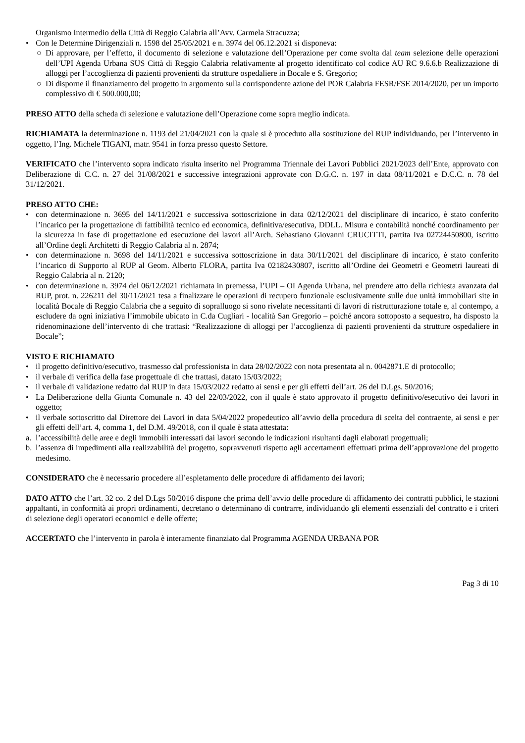Organismo Intermedio della Città di Reggio Calabria all’Avv. Carmela Stracuzza;
• Con le Determine Dirigenziali n. 1598 del 25/05/2021 e n. 3974 del 06.12.2021 si disponeva:
○ Di approvare, per l’effetto, il documento di selezione e valutazione dell’Operazione per come svolta dal team selezione delle operazioni dell’UPI Agenda Urbana SUS Città di Reggio Calabria relativamente al progetto identificato col codice AU RC 9.6.6.b Realizzazione di alloggi per l’accoglienza di pazienti provenienti da strutture ospedaliere in Bocale e S. Gregorio;
○ Di disporne il finanziamento del progetto in argomento sulla corrispondente azione del POR Calabria FESR/FSE 2014/2020, per un importo complessivo di € 500.000,00;
PRESO ATTO della scheda di selezione e valutazione dell’Operazione come sopra meglio indicata.
RICHIAMATA la determinazione n. 1193 del 21/04/2021 con la quale si è proceduto alla sostituzione del RUP individuando, per l’intervento in oggetto, l’Ing. Michele TIGANI, matr. 9541 in forza presso questo Settore.
VERIFICATO che l’intervento sopra indicato risulta inserito nel Programma Triennale dei Lavori Pubblici 2021/2023 dell’Ente, approvato con Deliberazione di C.C. n. 27 del 31/08/2021 e successive integrazioni approvate con D.G.C. n. 197 in data 08/11/2021 e D.C.C. n. 78 del 31/12/2021.
PRESO ATTO CHE:
• con determinazione n. 3695 del 14/11/2021 e successiva sottoscrizione in data 02/12/2021 del disciplinare di incarico, è stato conferito l’incarico per la progettazione di fattibilità tecnico ed economica, definitiva/esecutiva, DDLL. Misura e contabilità nonché coordinamento per la sicurezza in fase di progettazione ed esecuzione dei lavori all’Arch. Sebastiano Giovanni CRUCITTI, partita Iva 02724450800, iscritto all’Ordine degli Architetti di Reggio Calabria al n. 2874;
• con determinazione n. 3698 del 14/11/2021 e successiva sottoscrizione in data 30/11/2021 del disciplinare di incarico, è stato conferito l’incarico di Supporto al RUP al Geom. Alberto FLORA, partita Iva 02182430807, iscritto all’Ordine dei Geometri e Geometri laureati di Reggio Calabria al n. 2120;
• con determinazione n. 3974 del 06/12/2021 richiamata in premessa, l’UPI – OI Agenda Urbana, nel prendere atto della richiesta avanzata dal RUP, prot. n. 226211 del 30/11/2021 tesa a finalizzare le operazioni di recupero funzionale esclusivamente sulle due unità immobiliari site in località Bocale di Reggio Calabria che a seguito di sopralluogo si sono rivelate necessitanti di lavori di ristrutturazione totale e, al contempo, a escludere da ogni iniziativa l’immobile ubicato in C.da Cugliari - località San Gregorio – poiché ancora sottoposto a sequestro, ha disposto la ridenominazione dell’intervento di che trattasi: “Realizzazione di alloggi per l’accoglienza di pazienti provenienti da strutture ospedaliere in Bocale”;
VISTO E RICHIAMATO
• il progetto definitivo/esecutivo, trasmesso dal professionista in data 28/02/2022 con nota presentata al n. 0042871.E di protocollo;
• il verbale di verifica della fase progettuale di che trattasi, datato 15/03/2022;
• il verbale di validazione redatto dal RUP in data 15/03/2022 redatto ai sensi e per gli effetti dell’art. 26 del D.Lgs. 50/2016;
• La Deliberazione della Giunta Comunale n. 43 del 22/03/2022, con il quale è stato approvato il progetto definitivo/esecutivo dei lavori in oggetto;
• il verbale sottoscritto dal Direttore dei Lavori in data 5/04/2022 propedeutico all’avvio della procedura di scelta del contraente, ai sensi e per gli effetti dell’art. 4, comma 1, del D.M. 49/2018, con il quale è stata attestata:
a. l’accessibilità delle aree e degli immobili interessati dai lavori secondo le indicazioni risultanti dagli elaborati progettuali;
b. l’assenza di impedimenti alla realizzabilità del progetto, sopravvenuti rispetto agli accertamenti effettuati prima dell’approvazione del progetto medesimo.
CONSIDERATO che è necessario procedere all’espletamento delle procedure di affidamento dei lavori;
DATO ATTO che l’art. 32 co. 2 del D.Lgs 50/2016 dispone che prima dell’avvio delle procedure di affidamento dei contratti pubblici, le stazioni appaltanti, in conformità ai propri ordinamenti, decretano o determinano di contrarre, individuando gli elementi essenziali del contratto e i criteri di selezione degli operatori economici e delle offerte;
ACCERTATO che l’intervento in parola è interamente finanziato dal Programma AGENDA URBANA POR
Pag 3 di 10